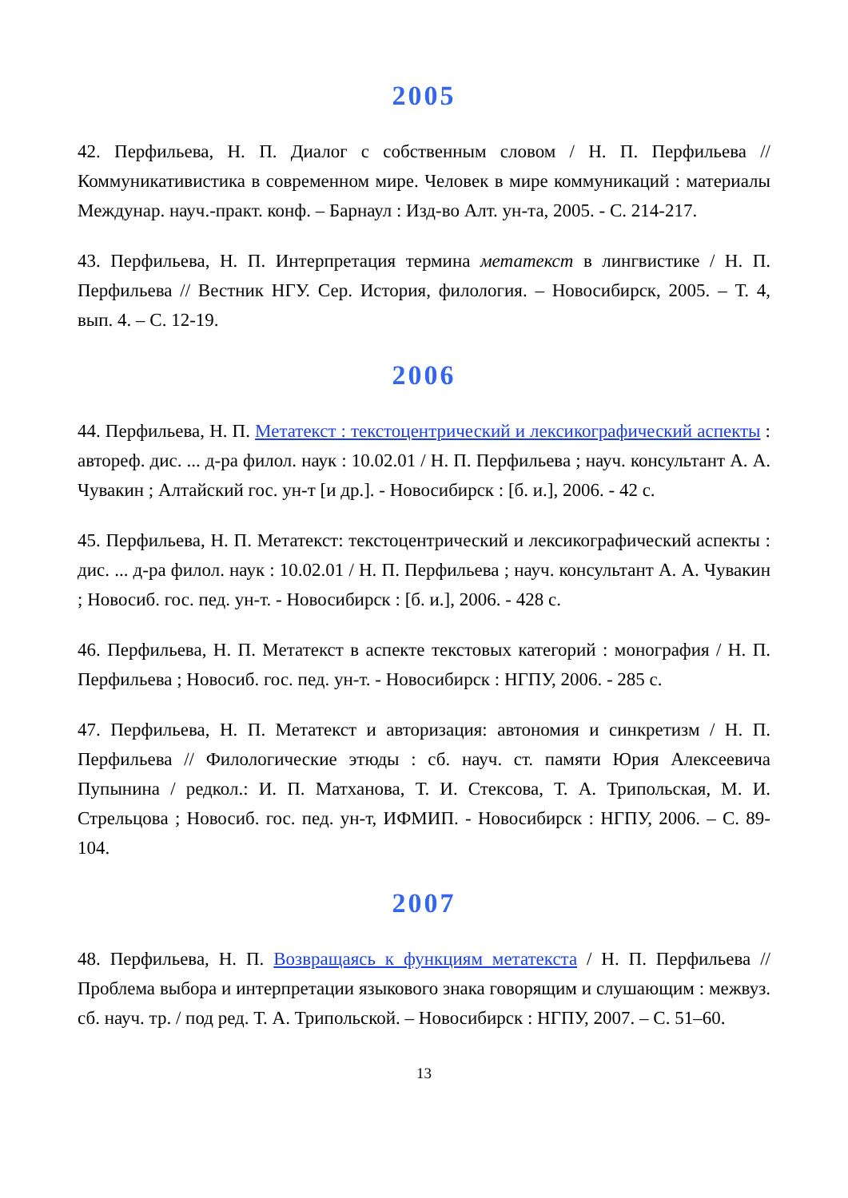2005
42. Перфильева, Н. П. Диалог с собственным словом / Н. П. Перфильева // Коммуникативистика в современном мире. Человек в мире коммуникаций : материалы Междунар. науч.-практ. конф. – Барнаул : Изд-во Алт. ун-та, 2005. - С. 214-217.
43. Перфильева, Н. П. Интерпретация термина метатекст в лингвистике / Н. П. Перфильева // Вестник НГУ. Сер. История, филология. – Новосибирск, 2005. – Т. 4, вып. 4. – С. 12-19.
2006
44. Перфильева, Н. П. Метатекст : текстоцентрический и лексикографический аспекты : автореф. дис. ... д-ра филол. наук : 10.02.01 / Н. П. Перфильева ; науч. консультант А. А. Чувакин ; Алтайский гос. ун-т [и др.]. - Новосибирск : [б. и.], 2006. - 42 с.
45. Перфильева, Н. П. Метатекст: текстоцентрический и лексикографический аспекты : дис. ... д-ра филол. наук : 10.02.01 / Н. П. Перфильева ; науч. консультант А. А. Чувакин ; Новосиб. гос. пед. ун-т. - Новосибирск : [б. и.], 2006. - 428 с.
46. Перфильева, Н. П. Метатекст в аспекте текстовых категорий : монография / Н. П. Перфильева ; Новосиб. гос. пед. ун-т. - Новосибирск : НГПУ, 2006. - 285 с.
47. Перфильева, Н. П. Метатекст и авторизация: автономия и синкретизм / Н. П. Перфильева // Филологические этюды : сб. науч. ст. памяти Юрия Алексеевича Пупынина / редкол.: И. П. Матханова, Т. И. Стексова, Т. А. Трипольская, М. И. Стрельцова ; Новосиб. гос. пед. ун-т, ИФМИП. - Новосибирск : НГПУ, 2006. – С. 89-104.
2007
48. Перфильева, Н. П. Возвращаясь к функциям метатекста / Н. П. Перфильева // Проблема выбора и интерпретации языкового знака говорящим и слушающим : межвуз. сб. науч. тр. / под ред. Т. А. Трипольской. – Новосибирск : НГПУ, 2007. – С. 51–60.
13